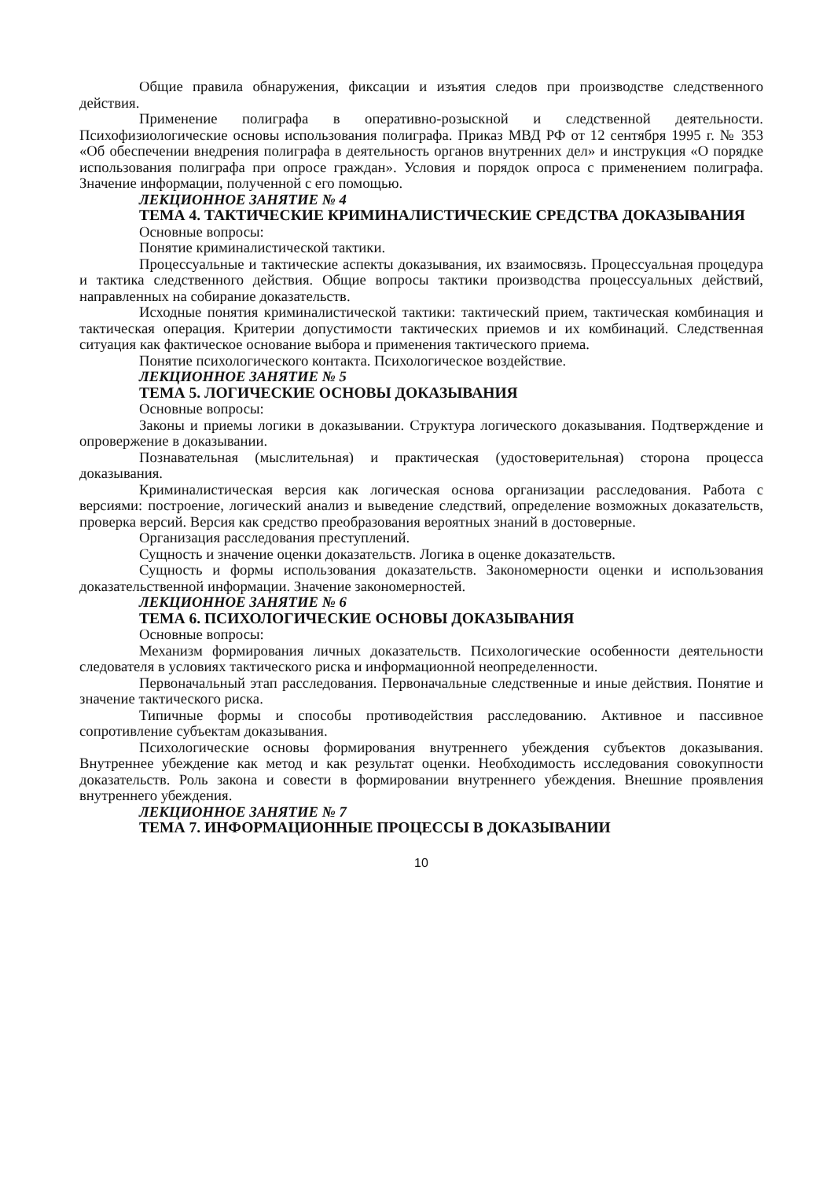Общие правила обнаружения, фиксации и изъятия следов при производстве следственного действия.
Применение полиграфа в оперативно-розыскной и следственной деятельности. Психофизиологические основы использования полиграфа. Приказ МВД РФ от 12 сентября 1995 г. № 353 «Об обеспечении внедрения полиграфа в деятельность органов внутренних дел» и инструкция «О порядке использования полиграфа при опросе граждан». Условия и порядок опроса с применением полиграфа. Значение информации, полученной с его помощью.
ЛЕКЦИОННОЕ ЗАНЯТИЕ № 4
ТЕМА 4. ТАКТИЧЕСКИЕ КРИМИНАЛИСТИЧЕСКИЕ СРЕДСТВА ДОКАЗЫВАНИЯ
Основные вопросы:
Понятие криминалистической тактики.
Процессуальные и тактические аспекты доказывания, их взаимосвязь. Процессуальная процедура и тактика следственного действия. Общие вопросы тактики производства процессуальных действий, направленных на собирание доказательств.
Исходные понятия криминалистической тактики: тактический прием, тактическая комбинация и тактическая операция. Критерии допустимости тактических приемов и их комбинаций. Следственная ситуация как фактическое основание выбора и применения тактического приема.
Понятие психологического контакта. Психологическое воздействие.
ЛЕКЦИОННОЕ ЗАНЯТИЕ № 5
ТЕМА 5. ЛОГИЧЕСКИЕ ОСНОВЫ ДОКАЗЫВАНИЯ
Основные вопросы:
Законы и приемы логики в доказывании. Структура логического доказывания. Подтверждение и опровержение в доказывании.
Познавательная (мыслительная) и практическая (удостоверительная) сторона процесса доказывания.
Криминалистическая версия как логическая основа организации расследования. Работа с версиями: построение, логический анализ и выведение следствий, определение возможных доказательств, проверка версий. Версия как средство преобразования вероятных знаний в достоверные.
Организация расследования преступлений.
Сущность и значение оценки доказательств. Логика в оценке доказательств.
Сущность и формы использования доказательств. Закономерности оценки и использования доказательственной информации. Значение закономерностей.
ЛЕКЦИОННОЕ ЗАНЯТИЕ № 6
ТЕМА 6. ПСИХОЛОГИЧЕСКИЕ ОСНОВЫ ДОКАЗЫВАНИЯ
Основные вопросы:
Механизм формирования личных доказательств. Психологические особенности деятельности следователя в условиях тактического риска и информационной неопределенности.
Первоначальный этап расследования. Первоначальные следственные и иные действия. Понятие и значение тактического риска.
Типичные формы и способы противодействия расследованию. Активное и пассивное сопротивление субъектам доказывания.
Психологические основы формирования внутреннего убеждения субъектов доказывания. Внутреннее убеждение как метод и как результат оценки. Необходимость исследования совокупности доказательств. Роль закона и совести в формировании внутреннего убеждения. Внешние проявления внутреннего убеждения.
ЛЕКЦИОННОЕ ЗАНЯТИЕ № 7
ТЕМА 7. ИНФОРМАЦИОННЫЕ ПРОЦЕССЫ В ДОКАЗЫВАНИИ
10